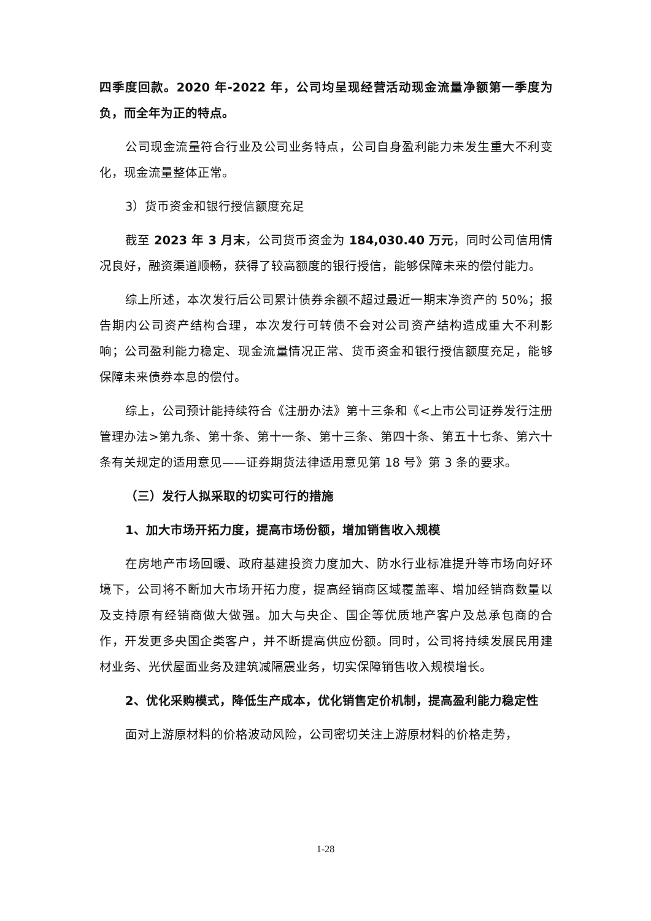四季度回款。2020 年-2022 年，公司均呈现经营活动现金流量净额第一季度为负，而全年为正的特点。
公司现金流量符合行业及公司业务特点，公司自身盈利能力未发生重大不利变化，现金流量整体正常。
3）货币资金和银行授信额度充足
截至 2023 年 3 月末，公司货币资金为 184,030.40 万元，同时公司信用情况良好，融资渠道顺畅，获得了较高额度的银行授信，能够保障未来的偿付能力。
综上所述，本次发行后公司累计债券余额不超过最近一期末净资产的 50%；报告期内公司资产结构合理，本次发行可转债不会对公司资产结构造成重大不利影响；公司盈利能力稳定、现金流量情况正常、货币资金和银行授信额度充足，能够保障未来债券本息的偿付。
综上，公司预计能持续符合《注册办法》第十三条和《<上市公司证券发行注册管理办法>第九条、第十条、第十一条、第十三条、第四十条、第五十七条、第六十条有关规定的适用意见——证券期货法律适用意见第 18 号》第 3 条的要求。
（三）发行人拟采取的切实可行的措施
1、加大市场开拓力度，提高市场份额，增加销售收入规模
在房地产市场回暖、政府基建投资力度加大、防水行业标准提升等市场向好环境下，公司将不断加大市场开拓力度，提高经销商区域覆盖率、增加经销商数量以及支持原有经销商做大做强。加大与央企、国企等优质地产客户及总承包商的合作，开发更多央国企类客户，并不断提高供应份额。同时，公司将持续发展民用建材业务、光伏屋面业务及建筑减隔震业务，切实保障销售收入规模增长。
2、优化采购模式，降低生产成本，优化销售定价机制，提高盈利能力稳定性
面对上游原材料的价格波动风险，公司密切关注上游原材料的价格走势，
1-28